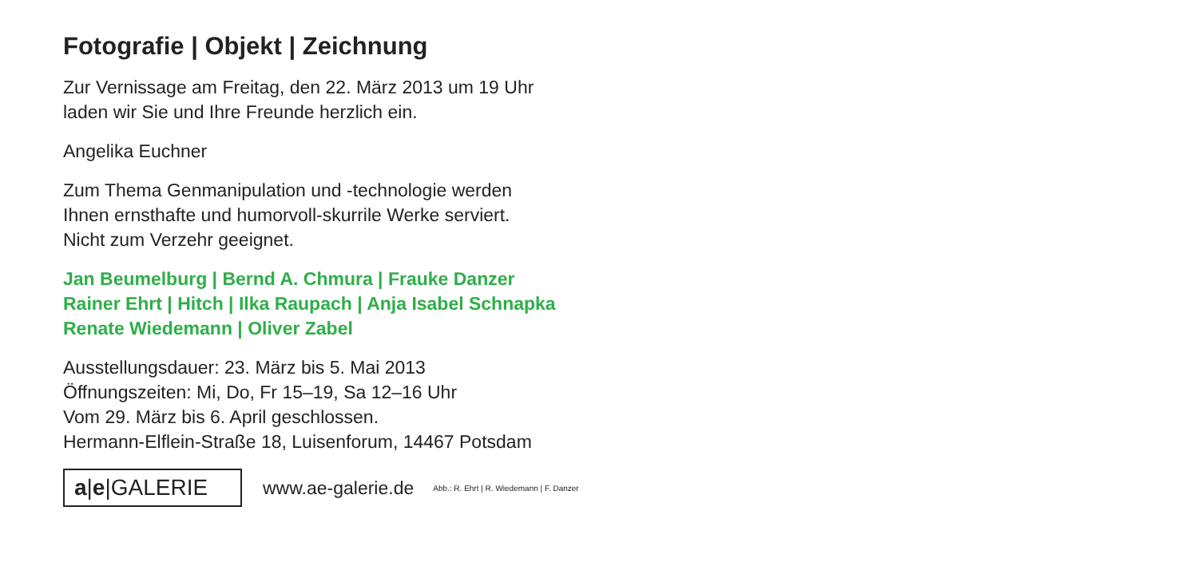Fotografie | Objekt | Zeichnung
Zur Vernissage am Freitag, den 22. März 2013 um 19 Uhr
laden wir Sie und Ihre Freunde herzlich ein.
Angelika Euchner
Zum Thema Genmanipulation und -technologie werden
Ihnen ernsthafte und humorvoll-skurrile Werke serviert.
Nicht zum Verzehr geeignet.
Jan Beumelburg | Bernd A. Chmura | Frauke Danzer
Rainer Ehrt | Hitch | Ilka Raupach | Anja Isabel Schnapka
Renate Wiedemann | Oliver Zabel
Ausstellungsdauer: 23. März bis 5. Mai 2013
Öffnungszeiten: Mi, Do, Fr 15–19, Sa 12–16 Uhr
Vom 29. März bis 6. April geschlossen.
Hermann-Elflein-Straße 18, Luisenforum, 14467 Potsdam
a|e|GALERIE
www.ae-galerie.de Abb.: R. Ehrt | R. Wiedemann | F. Danzer